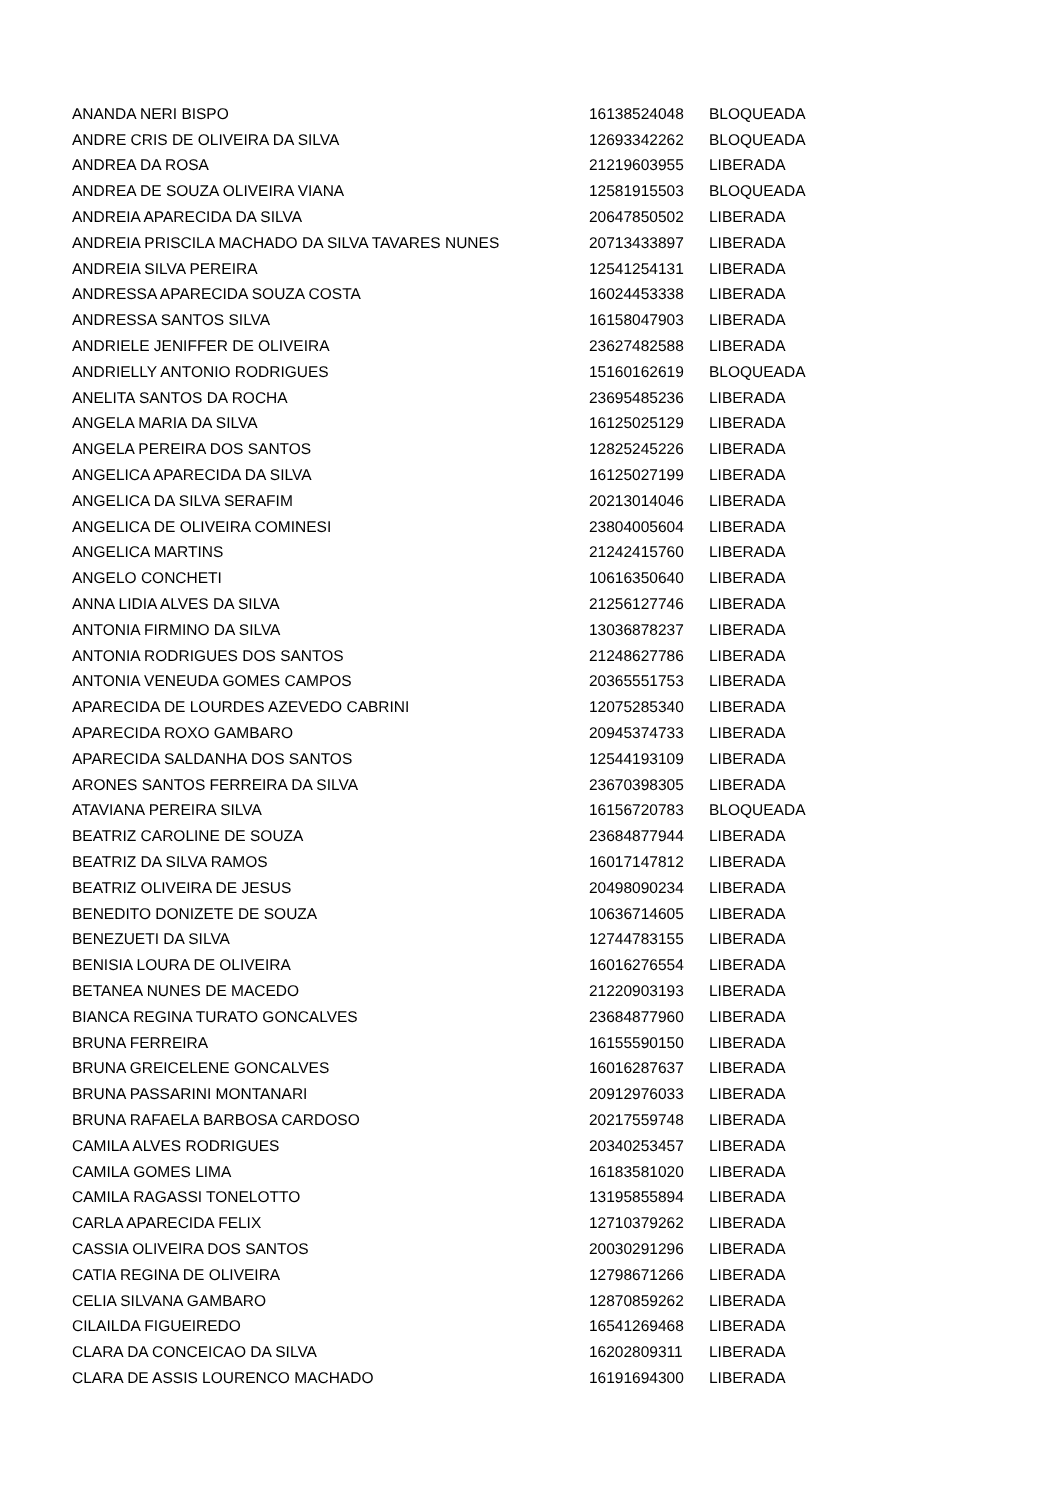| ANANDA NERI BISPO | 16138524048 | BLOQUEADA |
| ANDRE CRIS DE OLIVEIRA DA SILVA | 12693342262 | BLOQUEADA |
| ANDREA DA ROSA | 21219603955 | LIBERADA |
| ANDREA DE SOUZA OLIVEIRA VIANA | 12581915503 | BLOQUEADA |
| ANDREIA APARECIDA DA SILVA | 20647850502 | LIBERADA |
| ANDREIA PRISCILA MACHADO DA SILVA TAVARES NUNES | 20713433897 | LIBERADA |
| ANDREIA SILVA PEREIRA | 12541254131 | LIBERADA |
| ANDRESSA APARECIDA SOUZA COSTA | 16024453338 | LIBERADA |
| ANDRESSA SANTOS SILVA | 16158047903 | LIBERADA |
| ANDRIELE JENIFFER DE OLIVEIRA | 23627482588 | LIBERADA |
| ANDRIELLY ANTONIO RODRIGUES | 15160162619 | BLOQUEADA |
| ANELITA SANTOS DA ROCHA | 23695485236 | LIBERADA |
| ANGELA MARIA DA SILVA | 16125025129 | LIBERADA |
| ANGELA PEREIRA DOS SANTOS | 12825245226 | LIBERADA |
| ANGELICA APARECIDA DA SILVA | 16125027199 | LIBERADA |
| ANGELICA DA SILVA SERAFIM | 20213014046 | LIBERADA |
| ANGELICA DE OLIVEIRA COMINESI | 23804005604 | LIBERADA |
| ANGELICA MARTINS | 21242415760 | LIBERADA |
| ANGELO CONCHETI | 10616350640 | LIBERADA |
| ANNA LIDIA ALVES DA SILVA | 21256127746 | LIBERADA |
| ANTONIA FIRMINO DA SILVA | 13036878237 | LIBERADA |
| ANTONIA RODRIGUES DOS SANTOS | 21248627786 | LIBERADA |
| ANTONIA VENEUDA GOMES CAMPOS | 20365551753 | LIBERADA |
| APARECIDA DE LOURDES AZEVEDO CABRINI | 12075285340 | LIBERADA |
| APARECIDA ROXO GAMBARO | 20945374733 | LIBERADA |
| APARECIDA SALDANHA DOS SANTOS | 12544193109 | LIBERADA |
| ARONES SANTOS FERREIRA DA SILVA | 23670398305 | LIBERADA |
| ATAVIANA PEREIRA SILVA | 16156720783 | BLOQUEADA |
| BEATRIZ CAROLINE DE SOUZA | 23684877944 | LIBERADA |
| BEATRIZ DA SILVA RAMOS | 16017147812 | LIBERADA |
| BEATRIZ OLIVEIRA DE JESUS | 20498090234 | LIBERADA |
| BENEDITO DONIZETE DE SOUZA | 10636714605 | LIBERADA |
| BENEZUETI DA SILVA | 12744783155 | LIBERADA |
| BENISIA LOURA DE OLIVEIRA | 16016276554 | LIBERADA |
| BETANEA NUNES DE MACEDO | 21220903193 | LIBERADA |
| BIANCA REGINA TURATO GONCALVES | 23684877960 | LIBERADA |
| BRUNA FERREIRA | 16155590150 | LIBERADA |
| BRUNA GREICELENE GONCALVES | 16016287637 | LIBERADA |
| BRUNA PASSARINI MONTANARI | 20912976033 | LIBERADA |
| BRUNA RAFAELA BARBOSA CARDOSO | 20217559748 | LIBERADA |
| CAMILA ALVES RODRIGUES | 20340253457 | LIBERADA |
| CAMILA GOMES LIMA | 16183581020 | LIBERADA |
| CAMILA RAGASSI TONELOTTO | 13195855894 | LIBERADA |
| CARLA APARECIDA FELIX | 12710379262 | LIBERADA |
| CASSIA OLIVEIRA DOS SANTOS | 20030291296 | LIBERADA |
| CATIA REGINA DE OLIVEIRA | 12798671266 | LIBERADA |
| CELIA SILVANA GAMBARO | 12870859262 | LIBERADA |
| CILAILDA FIGUEIREDO | 16541269468 | LIBERADA |
| CLARA DA CONCEICAO DA SILVA | 16202809311 | LIBERADA |
| CLARA DE ASSIS LOURENCO MACHADO | 16191694300 | LIBERADA |